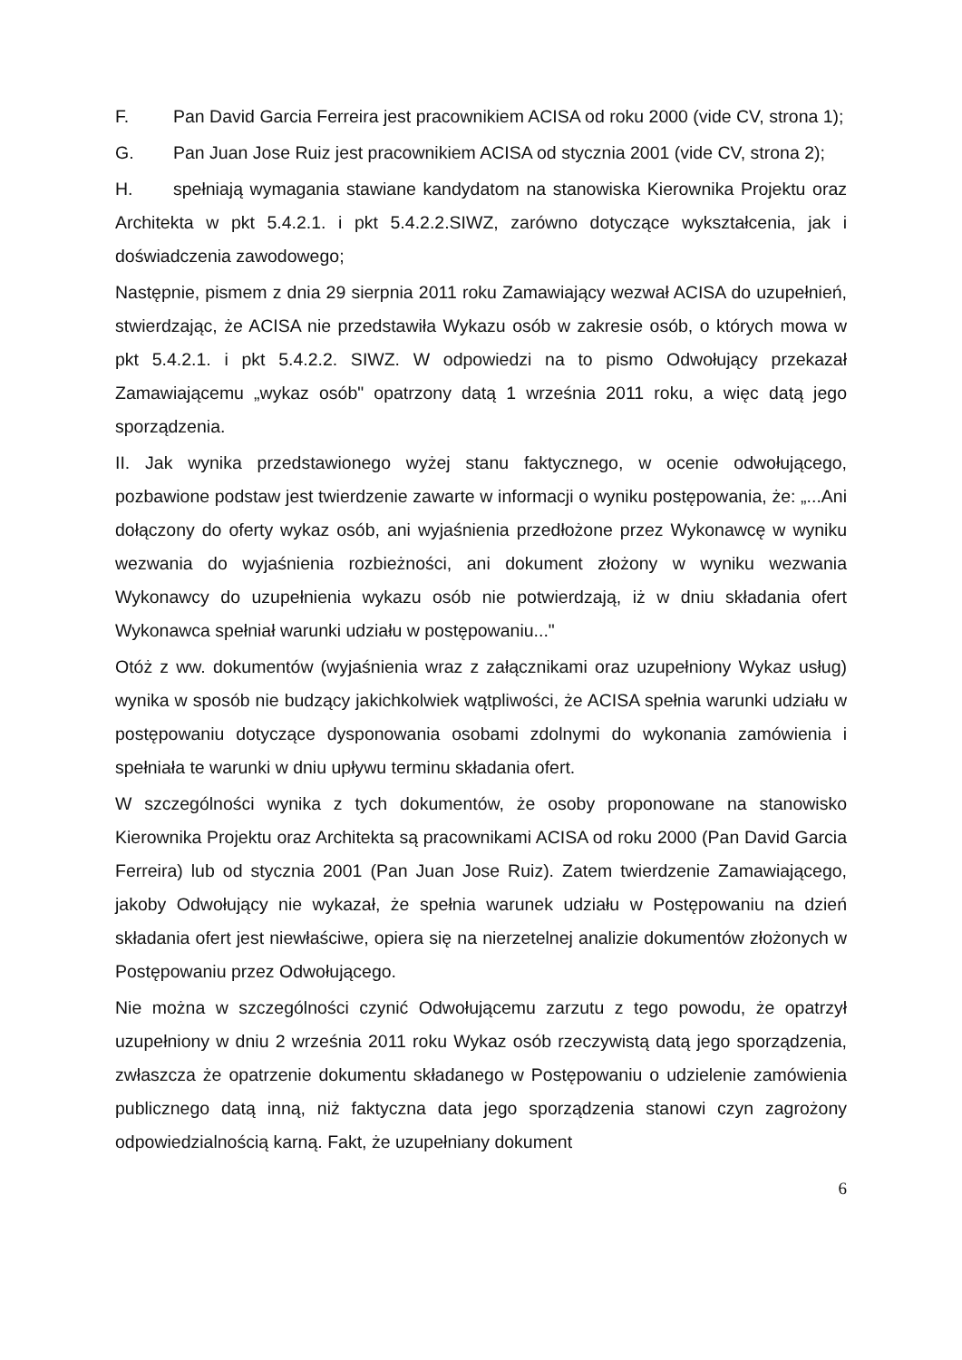F. Pan David Garcia Ferreira jest pracownikiem ACISA od roku 2000 (vide CV, strona 1);
G. Pan Juan Jose Ruiz jest pracownikiem ACISA od stycznia 2001 (vide CV, strona 2);
H. spełniają wymagania stawiane kandydatom na stanowiska Kierownika Projektu oraz Architekta w pkt 5.4.2.1. i pkt 5.4.2.2.SIWZ, zarówno dotyczące wykształcenia, jak i doświadczenia zawodowego;
Następnie, pismem z dnia 29 sierpnia 2011 roku Zamawiający wezwał ACISA do uzupełnień, stwierdzając, że ACISA nie przedstawiła Wykazu osób w zakresie osób, o których mowa w pkt 5.4.2.1. i pkt 5.4.2.2. SIWZ. W odpowiedzi na to pismo Odwołujący przekazał Zamawiającemu „wykaz osób" opatrzony datą 1 września 2011 roku, a więc datą jego sporządzenia.
II. Jak wynika przedstawionego wyżej stanu faktycznego, w ocenie odwołującego, pozbawione podstaw jest twierdzenie zawarte w informacji o wyniku postępowania, że: „...Ani dołączony do oferty wykaz osób, ani wyjaśnienia przedłożone przez Wykonawcę w wyniku wezwania do wyjaśnienia rozbieżności, ani dokument złożony w wyniku wezwania Wykonawcy do uzupełnienia wykazu osób nie potwierdzają, iż w dniu składania ofert Wykonawca spełniał warunki udziału w postępowaniu..."
Otóż z ww. dokumentów (wyjaśnienia wraz z załącznikami oraz uzupełniony Wykaz usług) wynika w sposób nie budzący jakichkolwiek wątpliwości, że ACISA spełnia warunki udziału w postępowaniu dotyczące dysponowania osobami zdolnymi do wykonania zamówienia i spełniała te warunki w dniu upływu terminu składania ofert.
W szczególności wynika z tych dokumentów, że osoby proponowane na stanowisko Kierownika Projektu oraz Architekta są pracownikami ACISA od roku 2000 (Pan David Garcia Ferreira) lub od stycznia 2001 (Pan Juan Jose Ruiz). Zatem twierdzenie Zamawiającego, jakoby Odwołujący nie wykazał, że spełnia warunek udziału w Postępowaniu na dzień składania ofert jest niewłaściwe, opiera się na nierzetelnej analizie dokumentów złożonych w Postępowaniu przez Odwołującego.
Nie można w szczególności czynić Odwołującemu zarzutu z tego powodu, że opatrzył uzupełniony w dniu 2 września 2011 roku Wykaz osób rzeczywistą datą jego sporządzenia, zwłaszcza że opatrzenie dokumentu składanego w Postępowaniu o udzielenie zamówienia publicznego datą inną, niż faktyczna data jego sporządzenia stanowi czyn zagrożony odpowiedzialnością karną. Fakt, że uzupełniany dokument
6